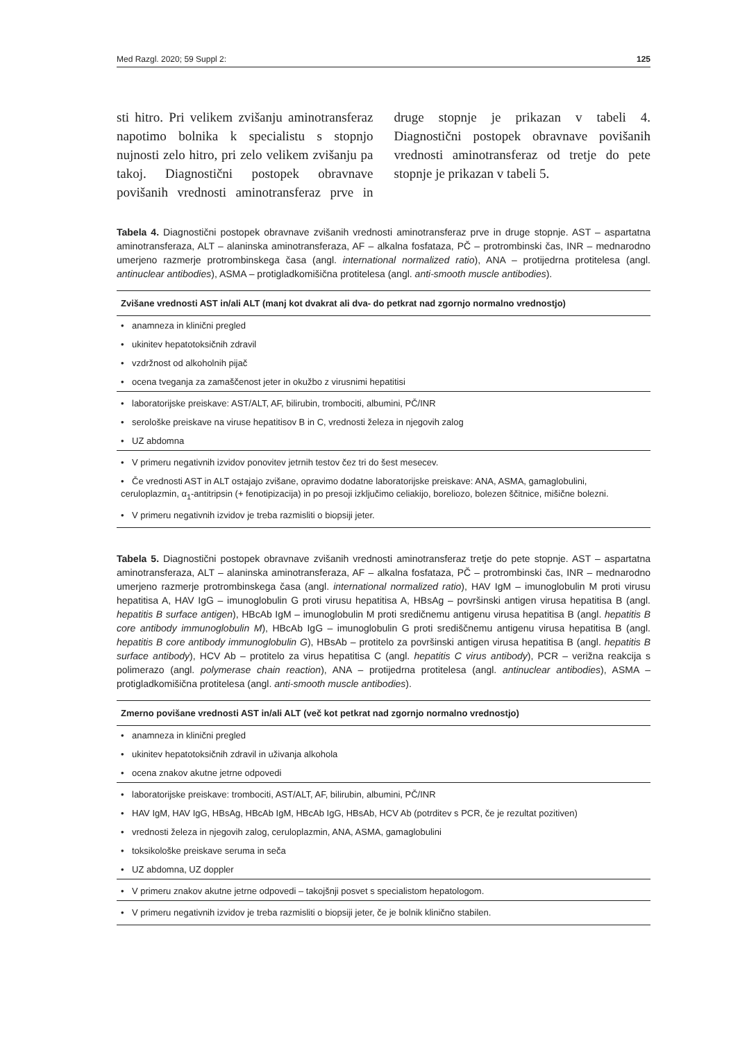Med Razgl. 2020; 59 Suppl 2: 125
sti hitro. Pri velikem zvišanju aminotransferaz napotimo bolnika k specialistu s stopnjo nujnosti zelo hitro, pri zelo velikem zvišanju pa takoj. Diagnostični postopek obravnave povišanih vrednosti aminotransferaz prve in druge stopnje je prikazan v tabeli 4. Diagnostični postopek obravnave povišanih vrednosti aminotransferaz od tretje do pete stopnje je prikazan v tabeli 5.
Tabela 4. Diagnostični postopek obravnave zvišanih vrednosti aminotransferaz prve in druge stopnje. AST – aspartatna aminotransferaza, ALT – alaninska aminotransferaza, AF – alkalna fosfataza, PČ – protrombinski čas, INR – mednarodno umerjeno razmerje protrombinskega časa (angl. international normalized ratio), ANA – protijedrna protitelesa (angl. antinuclear antibodies), ASMA – protigladkomišična protitelesa (angl. anti-smooth muscle antibodies).
| Zvišane vrednosti AST in/ali ALT (manj kot dvakrat ali dva- do petkrat nad zgornjo normalno vrednostjo) |
| --- |
| • anamneza in klinični pregled |
| • ukinitev hepatotoksičnih zdravil |
| • vzdržnost od alkoholnih pijač |
| • ocena tveganja za zamaščenost jeter in okužbo z virusnimi hepatitisi |
| • laboratorijske preiskave: AST/ALT, AF, bilirubin, trombociti, albumini, PČ/INR |
| • serološke preiskave na viruse hepatitisov B in C, vrednosti železa in njegovih zalog |
| • UZ abdomna |
| • V primeru negativnih izvidov ponovitev jetrnih testov čez tri do šest mesecev. |
| • Če vrednosti AST in ALT ostajajo zvišane, opravimo dodatne laboratorijske preiskave: ANA, ASMA, gamaglobulini, ceruloplazmin, α<sub>1</sub>-antitripsin (+ fenotipizacija) in po presoji izključimo celiakijo, boreliozo, bolezen ščitnice, mišične bolezni. |
| • V primeru negativnih izvidov je treba razmisliti o biopsiji jeter. |
Tabela 5. Diagnostični postopek obravnave zvišanih vrednosti aminotransferaz tretje do pete stopnje. AST – aspartatna aminotransferaza, ALT – alaninska aminotransferaza, AF – alkalna fosfataza, PČ – protrombinski čas, INR – mednarodno umerjeno razmerje protrombinskega časa (angl. international normalized ratio), HAV IgM – imunoglobulin M proti virusu hepatitisa A, HAV IgG – imunoglobulin G proti virusu hepatitisa A, HBsAg – površinski antigen virusa hepatitisa B (angl. hepatitis B surface antigen), HBcAb IgM – imunoglobulin M proti sredičnemu antigenu virusa hepatitisa B (angl. hepatitis B core antibody immunoglobulin M), HBcAb IgG – imunoglobulin G proti središčnemu antigenu virusa hepatitisa B (angl. hepatitis B core antibody immunoglobulin G), HBsAb – protitelo za površinski antigen virusa hepatitisa B (angl. hepatitis B surface antibody), HCV Ab – protitelo za virus hepatitisa C (angl. hepatitis C virus antibody), PCR – verižna reakcija s polimerazo (angl. polymerase chain reaction), ANA – protijedrna protitelesa (angl. antinuclear antibodies), ASMA – protigladkomišična protitelesa (angl. anti-smooth muscle antibodies).
| Zmerno povišane vrednosti AST in/ali ALT (več kot petkrat nad zgornjo normalno vrednostjo) |
| --- |
| • anamneza in klinični pregled |
| • ukinitev hepatotoksičnih zdravil in uživanja alkohola |
| • ocena znakov akutne jetrne odpovedi |
| • laboratorijske preiskave: trombociti, AST/ALT, AF, bilirubin, albumini, PČ/INR |
| • HAV IgM, HAV IgG, HBsAg, HBcAb IgM, HBcAb IgG, HBsAb, HCV Ab (potrditev s PCR, če je rezultat pozitiven) |
| • vrednosti železa in njegovih zalog, ceruloplazmin, ANA, ASMA, gamaglobulini |
| • toksikološke preiskave seruma in seča |
| • UZ abdomna, UZ doppler |
| • V primeru znakov akutne jetrne odpovedi – takojšnji posvet s specialistom hepatologom. |
| • V primeru negativnih izvidov je treba razmisliti o biopsiji jeter, če je bolnik klinično stabilen. |